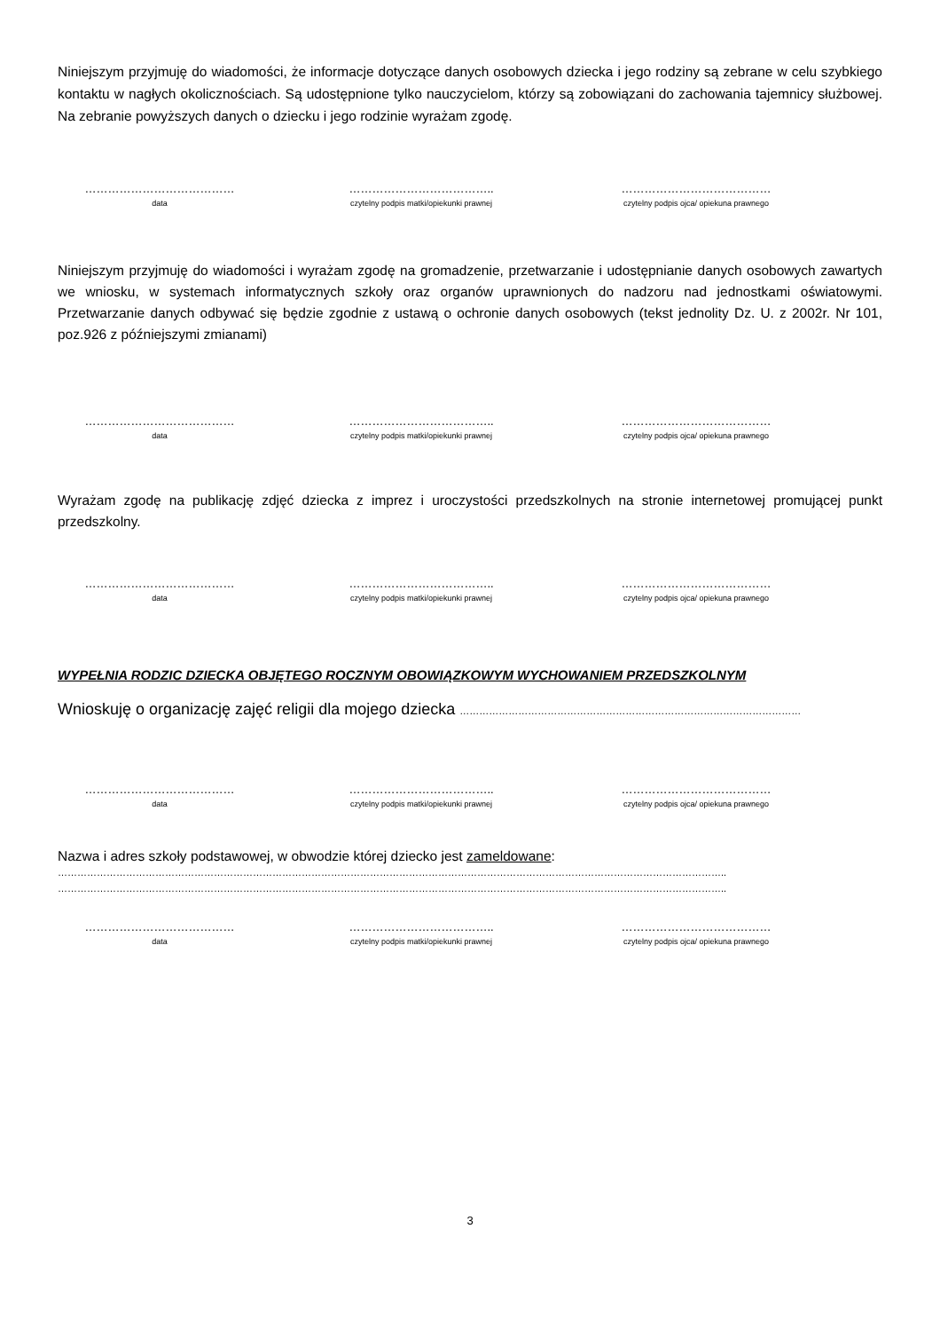Niniejszym przyjmuję do wiadomości, że informacje dotyczące danych osobowych dziecka i jego rodziny są zebrane w celu szybkiego kontaktu w nagłych okolicznościach. Są udostępnione tylko nauczycielom, którzy są zobowiązani do zachowania tajemnicy służbowej. Na zebranie powyższych danych o dziecku i jego rodzinie wyrażam zgodę.
…………………………………
data
………………………………..
czytelny podpis matki/opiekunki prawnej
…………………………………
czytelny podpis ojca/ opiekuna prawnego
Niniejszym przyjmuję do wiadomości i wyrażam zgodę na gromadzenie, przetwarzanie i udostępnianie danych osobowych zawartych we wniosku, w systemach informatycznych szkoły oraz organów uprawnionych do nadzoru nad jednostkami oświatowymi. Przetwarzanie danych odbywać się będzie zgodnie z ustawą o ochronie danych osobowych (tekst jednolity Dz. U. z 2002r. Nr 101, poz.926 z późniejszymi zmianami)
…………………………………
data
………………………………..
czytelny podpis matki/opiekunki prawnej
…………………………………
czytelny podpis ojca/ opiekuna prawnego
Wyrażam zgodę na publikację zdjęć dziecka z imprez i uroczystości przedszkolnych na stronie internetowej promującej punkt przedszkolny.
…………………………………
data
………………………………..
czytelny podpis matki/opiekunki prawnej
…………………………………
czytelny podpis ojca/ opiekuna prawnego
WYPEŁNIA RODZIC DZIECKA OBJĘTEGO ROCZNYM OBOWIĄZKOWYM WYCHOWANIEM PRZEDSZKOLNYM
Wnioskuję o organizację zajęć religii dla mojego dziecka ……………………………………………………………………………………………
…………………………………
data
………………………………..
czytelny podpis matki/opiekunki prawnej
…………………………………
czytelny podpis ojca/ opiekuna prawnego
Nazwa i adres szkoły podstawowej, w obwodzie której dziecko jest zameldowane:
……………………………………………………………………………………………………………………………………………………………………………………..
……………………………………………………………………………………………………………………………………………………………………………………..
…………………………………
data
………………………………..
czytelny podpis matki/opiekunki prawnej
…………………………………
czytelny podpis ojca/ opiekuna prawnego
3